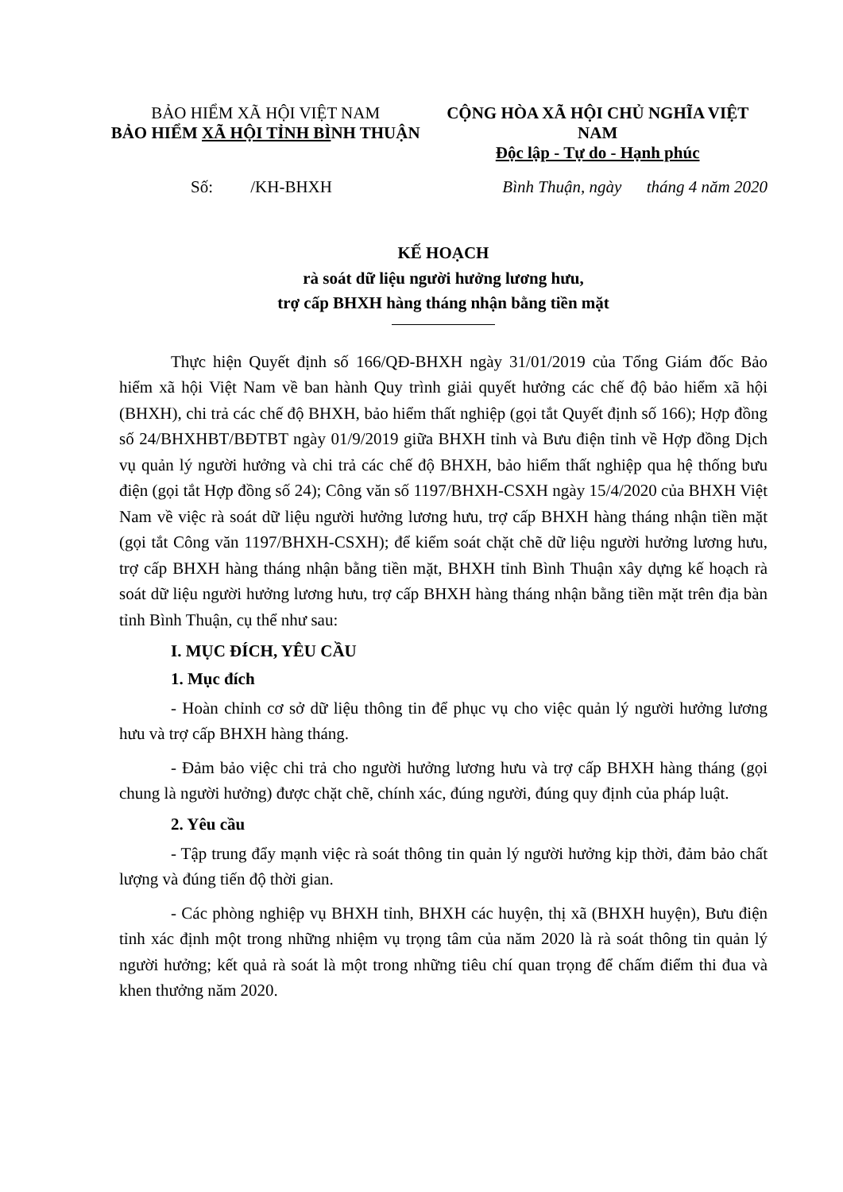BẢO HIỂM XÃ HỘI VIỆT NAM
BẢO HIỂM XÃ HỘI TỈNH BÌNH THUẬN
CỘNG HÒA XÃ HỘI CHỦ NGHĨA VIỆT NAM
Độc lập - Tự do - Hạnh phúc
Số: /KH-BHXH Bình Thuận, ngày tháng 4 năm 2020
KẾ HOẠCH
rà soát dữ liệu người hưởng lương hưu,
trợ cấp BHXH hàng tháng nhận bằng tiền mặt
Thực hiện Quyết định số 166/QĐ-BHXH ngày 31/01/2019 của Tổng Giám đốc Bảo hiểm xã hội Việt Nam về ban hành Quy trình giải quyết hưởng các chế độ bảo hiểm xã hội (BHXH), chi trả các chế độ BHXH, bảo hiểm thất nghiệp (gọi tắt Quyết định số 166); Hợp đồng số 24/BHXHBT/BĐTBT ngày 01/9/2019 giữa BHXH tỉnh và Bưu điện tỉnh về Hợp đồng Dịch vụ quản lý người hưởng và chi trả các chế độ BHXH, bảo hiểm thất nghiệp qua hệ thống bưu điện (gọi tắt Hợp đồng số 24); Công văn số 1197/BHXH-CSXH ngày 15/4/2020 của BHXH Việt Nam về việc rà soát dữ liệu người hưởng lương hưu, trợ cấp BHXH hàng tháng nhận tiền mặt (gọi tắt Công văn 1197/BHXH-CSXH); để kiểm soát chặt chẽ dữ liệu người hưởng lương hưu, trợ cấp BHXH hàng tháng nhận bằng tiền mặt, BHXH tỉnh Bình Thuận xây dựng kế hoạch rà soát dữ liệu người hưởng lương hưu, trợ cấp BHXH hàng tháng nhận bằng tiền mặt trên địa bàn tỉnh Bình Thuận, cụ thể như sau:
I. MỤC ĐÍCH, YÊU CẦU
1. Mục đích
- Hoàn chỉnh cơ sở dữ liệu thông tin để phục vụ cho việc quản lý người hưởng lương hưu và trợ cấp BHXH hàng tháng.
- Đảm bảo việc chi trả cho người hưởng lương hưu và trợ cấp BHXH hàng tháng (gọi chung là người hưởng) được chặt chẽ, chính xác, đúng người, đúng quy định của pháp luật.
2. Yêu cầu
- Tập trung đẩy mạnh việc rà soát thông tin quản lý người hưởng kịp thời, đảm bảo chất lượng và đúng tiến độ thời gian.
- Các phòng nghiệp vụ BHXH tỉnh, BHXH các huyện, thị xã (BHXH huyện), Bưu điện tỉnh xác định một trong những nhiệm vụ trọng tâm của năm 2020 là rà soát thông tin quản lý người hưởng; kết quả rà soát là một trong những tiêu chí quan trọng để chấm điểm thi đua và khen thưởng năm 2020.